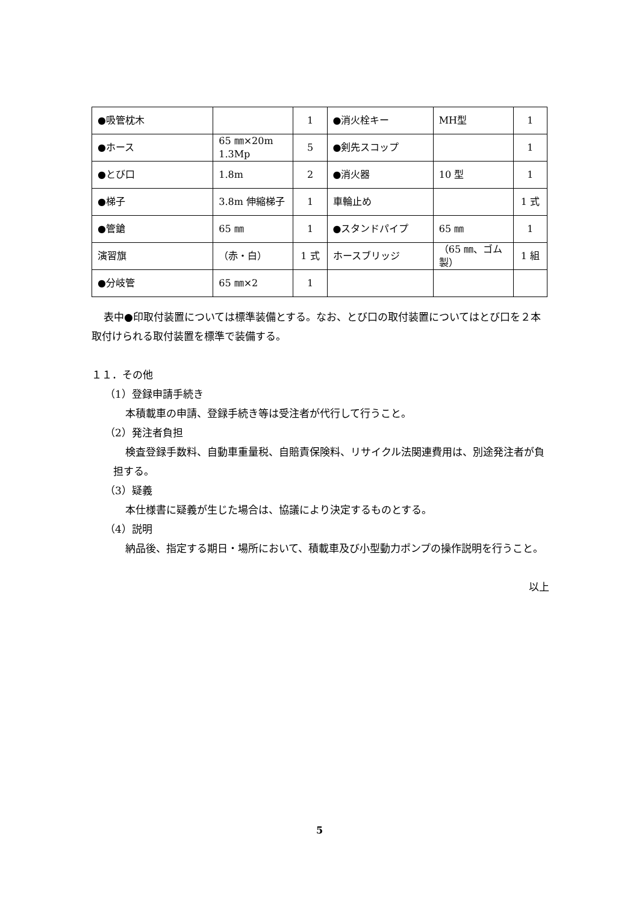| ●吸管枕木 | | 1 | ●消火栓キー | MH型 | 1 |
| ●ホース | 65 ㎜×20m 1.3Mp | 5 | ●剣先スコップ | | 1 |
| ●とび口 | 1.8m | 2 | ●消火器 | 10 型 | 1 |
| ●梯子 | 3.8m 伸縮梯子 | 1 | 車輪止め | | 1 式 |
| ●管鎗 | 65 ㎜ | 1 | ●スタンドパイプ | 65 ㎜ | 1 |
| 演習旗 | （赤・白） | 1 式 | ホースブリッジ | （65 ㎜、ゴム製） | 1 組 |
| ●分岐管 | 65 ㎜×2 | 1 | | | |
表中●印取付装置については標準装備とする。なお、とび口の取付装置についてはとび口を２本取付けられる取付装置を標準で装備する。
１１．その他
（1）登録申請手続き
本積載車の申請、登録手続き等は受注者が代行して行うこと。
（2）発注者負担
検査登録手数料、自動車重量税、自賠責保険料、リサイクル法関連費用は、別途発注者が負担する。
（3）疑義
本仕様書に疑義が生じた場合は、協議により決定するものとする。
（4）説明
納品後、指定する期日・場所において、積載車及び小型動力ポンプの操作説明を行うこと。
以上
5